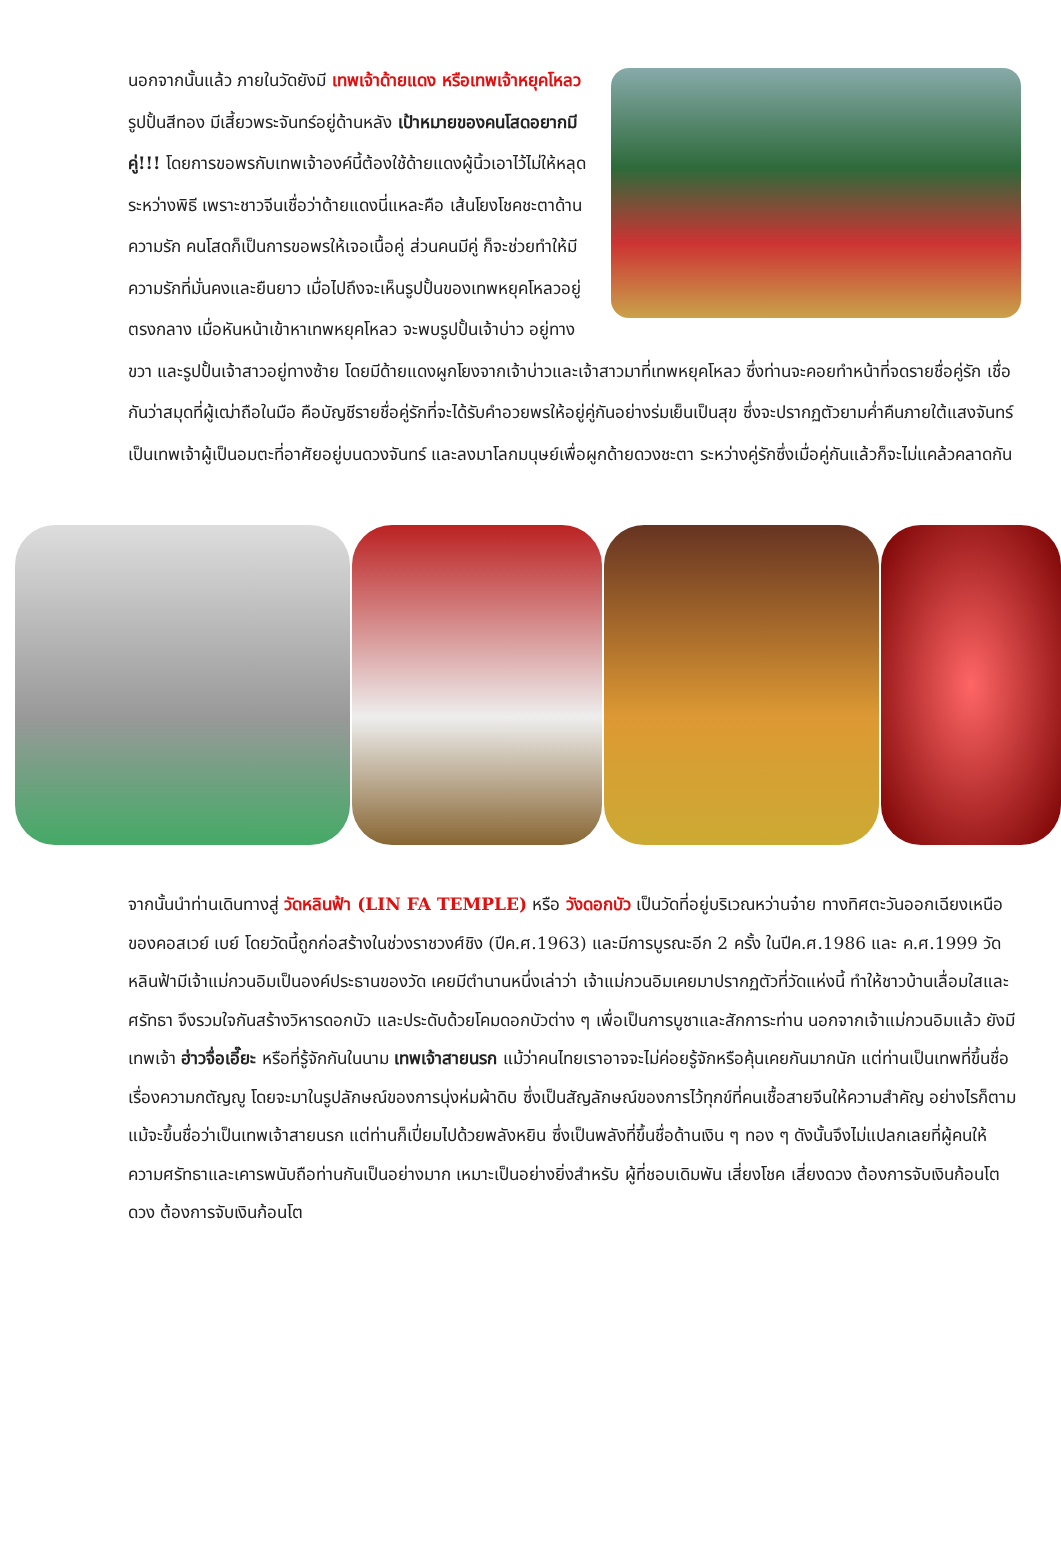นอกจากนั้นแล้ว ภายในวัดยังมี เทพเจ้าด้ายแดง หรือเทพเจ้าหยุคโหลว รูปปั้นสีทอง มีเสี้ยวพระจันทร์อยู่ด้านหลัง เป้าหมายของคนโสดอยากมีคู่!!! โดยการขอพรกับเทพเจ้าองค์นี้ต้องใช้ด้ายแดงผู้นิ้วเอาไว้ไม่ให้หลุดระหว่างพิธี เพราะชาวจีนเชื่อว่าด้ายแดงนี่แหละคือ เส้นโยงโชคชะตาด้านความรัก คนโสดก็เป็นการขอพรให้เจอเนื้อคู่ ส่วนคนมีคู่ ก็จะช่วยทำให้มีความรักที่มั่นคงและยืนยาว เมื่อไปถึงจะเห็นรูปปั้นของเทพหยุคโหลวอยู่ตรงกลาง เมื่อหันหน้าเข้าหาเทพหยุคโหลว จะพบรูปปั้นเจ้าบ่าว อยู่ทางขวา และรูปปั้นเจ้าสาวอยู่ทางซ้าย โดยมีด้ายแดงผูกโยงจากเจ้าบ่าวและเจ้าสาวมาที่เทพหยุคโหลว ซึ่งท่านจะคอยทำหน้าที่จดรายชื่อคู่รัก เชื่อกันว่าสมุดที่ผู้เฒ่าถือในมือ คือบัญชีรายชื่อคู่รักที่จะได้รับคำอวยพรให้อยู่คู่กันอย่างร่มเย็นเป็นสุข ซึ่งจะปรากฏตัวยามค่ำคืนภายใต้แสงจันทร์ เป็นเทพเจ้าผู้เป็นอมตะที่อาศัยอยู่บนดวงจันทร์ และลงมาโลกมนุษย์เพื่อผูกด้ายดวงชะตา ระหว่างคู่รักซึ่งเมื่อคู่กันแล้วก็จะไม่แคล้วคลาดกัน
จากนั้นนำท่านเดินทางสู่ วัดหลินฟ้า (LIN FA TEMPLE) หรือ วังดอกบัว เป็นวัดที่อยู่บริเวณหว่านจ๋าย ทางทิศตะวันออกเฉียงเหนือของคอสเวย์ เบย์ โดยวัดนี้ถูกก่อสร้างในช่วงราชวงศ์ชิง (ปีค.ศ.1963) และมีการบูรณะอีก 2 ครั้ง ในปีค.ศ.1986 และ ค.ศ.1999 วัดหลินฟ้ามีเจ้าแม่กวนอิมเป็นองค์ประธานของวัด เคยมีตำนานหนึ่งเล่าว่า เจ้าแม่กวนอิมเคยมาปรากฏตัวที่วัดแห่งนี้ ทำให้ชาวบ้านเลื่อมใสและศรัทธา จึงรวมใจกันสร้างวิหารดอกบัว และประดับด้วยโคมดอกบัวต่าง ๆ เพื่อเป็นการบูชาและสักการะท่าน นอกจากเจ้าแม่กวนอิมแล้ว ยังมีเทพเจ้า ฮ่าวจื่อเอี๊ยะ หรือที่รู้จักกันในนาม เทพเจ้าสายนรก แม้ว่าคนไทยเราอาจจะไม่ค่อยรู้จักหรือคุ้นเคยกันมากนัก แต่ท่านเป็นเทพที่ขึ้นชื่อเรื่องความกตัญญู โดยจะมาในรูปลักษณ์ของการนุ่งห่มผ้าดิบ ซึ่งเป็นสัญลักษณ์ของการไว้ทุกข์ที่คนเชื้อสายจีนให้ความสำคัญ อย่างไรก็ตามแม้จะขึ้นชื่อว่าเป็นเทพเจ้าสายนรก แต่ท่านก็เปี่ยมไปด้วยพลังหยิน ซึ่งเป็นพลังที่ขึ้นชื่อด้านเงิน ๆ ทอง ๆ ดังนั้นจึงไม่แปลกเลยที่ผู้คนให้ความศรัทธาและเคารพนับถือท่านกันเป็นอย่างมาก เหมาะเป็นอย่างยิ่งสำหรับ ผู้ที่ชอบเดิมพัน เสี่ยงโชค เสี่ยงดวง ต้องการจับเงินก้อนโต ดวง ต้องการจับเงินก้อนโต